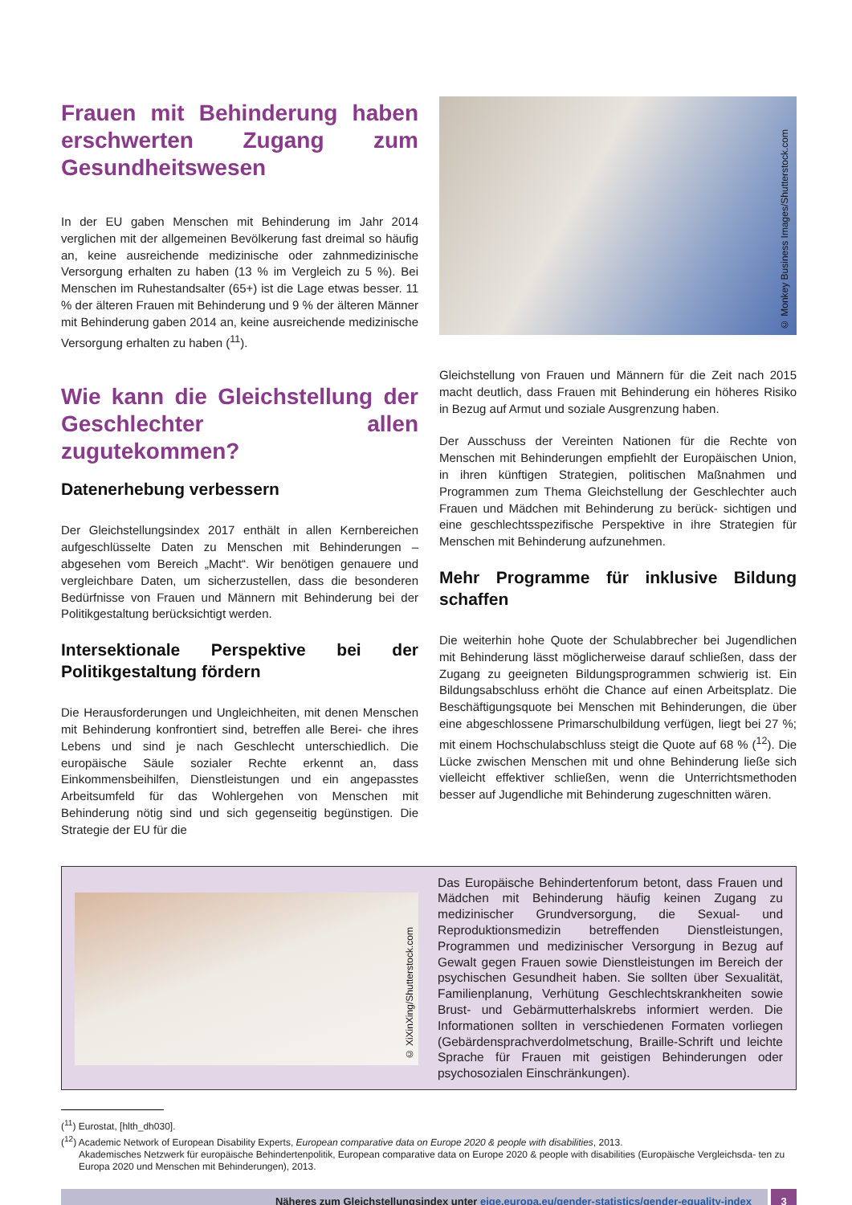Frauen mit Behinderung haben erschwerten Zugang zum Gesundheitswesen
In der EU gaben Menschen mit Behinderung im Jahr 2014 verglichen mit der allgemeinen Bevölkerung fast dreimal so häufig an, keine ausreichende medizinische oder zahnmedizinische Versorgung erhalten zu haben (13 % im Vergleich zu 5 %). Bei Menschen im Ruhestandsalter (65+) ist die Lage etwas besser. 11 % der älteren Frauen mit Behinderung und 9 % der älteren Männer mit Behinderung gaben 2014 an, keine ausreichende medizinische Versorgung erhalten zu haben (<sup>11</sup>).
Wie kann die Gleichstellung der Geschlechter allen zugutekommen?
Datenerhebung verbessern
Der Gleichstellungsindex 2017 enthält in allen Kernbereichen aufgeschlüsselte Daten zu Menschen mit Behinderungen – abgesehen vom Bereich „Macht“. Wir benötigen genauere und vergleichbare Daten, um sicherzustellen, dass die besonderen Bedürfnisse von Frauen und Männern mit Behinderung bei der Politikgestaltung berücksichtigt werden.
Intersektionale Perspektive bei der Politikgestaltung fördern
Die Herausforderungen und Ungleichheiten, mit denen Menschen mit Behinderung konfrontiert sind, betreffen alle Berei- che ihres Lebens und sind je nach Geschlecht unterschiedlich. Die europäische Säule sozialer Rechte erkennt an, dass Einkommensbeihilfen, Dienstleistungen und ein angepasstes Arbeitsumfeld für das Wohlergehen von Menschen mit Behinderung nötig sind und sich gegenseitig begünstigen. Die Strategie der EU für die
© Monkey Business Images/Shutterstock.com
Gleichstellung von Frauen und Männern für die Zeit nach 2015 macht deutlich, dass Frauen mit Behinderung ein höheres Risiko in Bezug auf Armut und soziale Ausgrenzung haben.
Der Ausschuss der Vereinten Nationen für die Rechte von Menschen mit Behinderungen empfiehlt der Europäischen Union, in ihren künftigen Strategien, politischen Maßnahmen und Programmen zum Thema Gleichstellung der Geschlechter auch Frauen und Mädchen mit Behinderung zu berück- sichtigen und eine geschlechtsspezifische Perspektive in ihre Strategien für Menschen mit Behinderung aufzunehmen.
Mehr Programme für inklusive Bildung schaffen
Die weiterhin hohe Quote der Schulabbrecher bei Jugendlichen mit Behinderung lässt möglicherweise darauf schließen, dass der Zugang zu geeigneten Bildungsprogrammen schwierig ist. Ein Bildungsabschluss erhöht die Chance auf einen Arbeitsplatz. Die Beschäftigungsquote bei Menschen mit Behinderungen, die über eine abgeschlossene Primarschulbildung verfügen, liegt bei 27 %; mit einem Hochschulabschluss steigt die Quote auf 68 % (<sup>12</sup>). Die Lücke zwischen Menschen mit und ohne Behinderung ließe sich vielleicht effektiver schließen, wenn die Unterrichtsmethoden besser auf Jugendliche mit Behinderung zugeschnitten wären.
© XiXinXing/Shutterstock.com
Das Europäische Behindertenforum betont, dass Frauen und Mädchen mit Behinderung häufig keinen Zugang zu medizinischer Grundversorgung, die Sexual- und Reproduktionsmedizin betreffenden Dienstleistungen, Programmen und medizinischer Versorgung in Bezug auf Gewalt gegen Frauen sowie Dienstleistungen im Bereich der psychischen Gesundheit haben. Sie sollten über Sexualität, Familienplanung, Verhütung Geschlechtskrankheiten sowie Brust- und Gebärmutterhalskrebs informiert werden. Die Informationen sollten in verschiedenen Formaten vorliegen (Gebärdensprachverdolmetschung, Braille-Schrift und leichte Sprache für Frauen mit geistigen Behinderungen oder psychosozialen Einschränkungen).
(<sup>11</sup>) Eurostat, [hlth_dh030].
(<sup>12</sup>) Academic Network of European Disability Experts, European comparative data on Europe 2020 & people with disabilities, 2013.
Akademisches Netzwerk für europäische Behindertenpolitik, European comparative data on Europe 2020 & people with disabilities (Europäische Vergleichsda- ten zu Europa 2020 und Menschen mit Behinderungen), 2013.
Näheres zum Gleichstellungsindex unter eige.europa.eu/gender-statistics/gender-equality-index
3